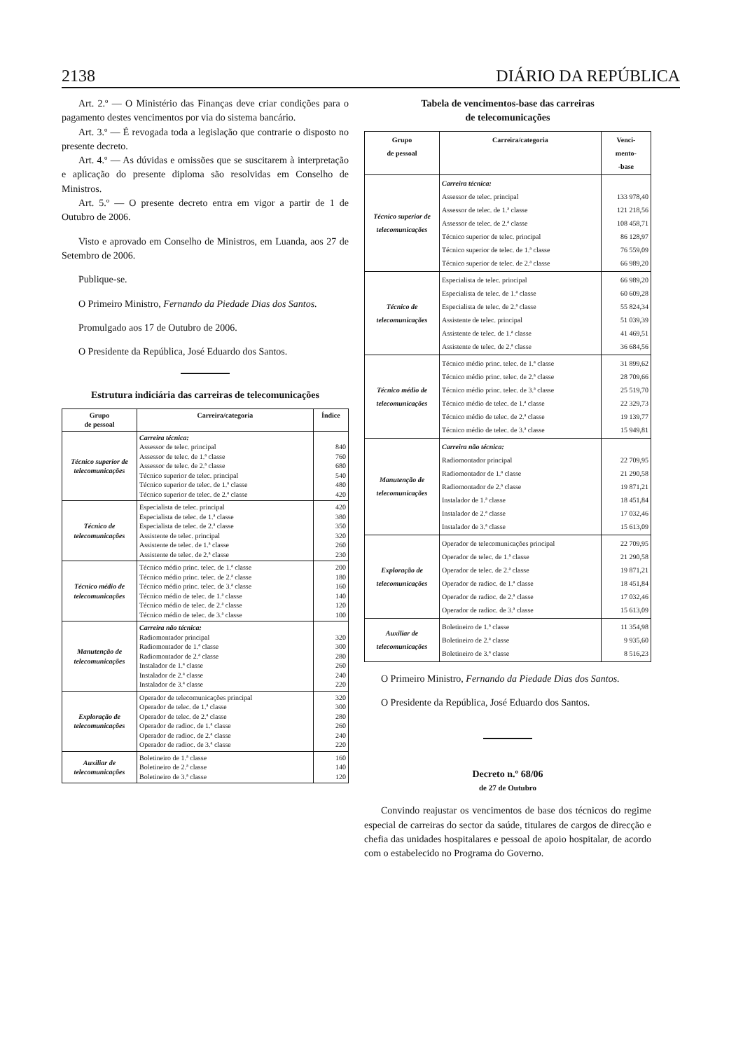2138 DIÁRIO DA REPÚBLICA
Art. 2.º — O Ministério das Finanças deve criar condições para o pagamento destes vencimentos por via do sistema bancário.
Art. 3.º — É revogada toda a legislação que contrarie o disposto no presente decreto.
Art. 4.º — As dúvidas e omissões que se suscitarem à interpretação e aplicação do presente diploma são resolvidas em Conselho de Ministros.
Art. 5.º — O presente decreto entra em vigor a partir de 1 de Outubro de 2006.
Visto e aprovado em Conselho de Ministros, em Luanda, aos 27 de Setembro de 2006.
Publique-se.
O Primeiro Ministro, Fernando da Piedade Dias dos Santos.
Promulgado aos 17 de Outubro de 2006.
O Presidente da República, José Eduardo dos Santos.
Estrutura indiciária das carreiras de telecomunicações
| Grupo de pessoal | Carreira/categoria | Índice |
| --- | --- | --- |
| Técnico superior de telecomunicações | Carreira técnica: Assessor de telec. principal Assessor de telec. de 1.ª classe Assessor de telec. de 2.ª classe Técnico superior de telec. principal Técnico superior de telec. de 1.ª classe Técnico superior de telec. de 2.ª classe | 840 760 680 540 480 420 |
| Técnico de telecomunicações | Especialista de telec. principal Especialista de telec. de 1.ª classe Especialista de telec. de 2.ª classe Assistente de telec. principal Assistente de telec. de 1.ª classe Assistente de telec. de 2.ª classe | 420 380 350 320 260 230 |
| Técnico médio de telecomunicações | Técnico médio princ. telec. de 1.ª classe Técnico médio princ. telec. de 2.ª classe Técnico médio princ. telec. de 3.ª classe Técnico médio de telec. de 1.ª classe Técnico médio de telec. de 2.ª classe Técnico médio de telec. de 3.ª classe | 200 180 160 140 120 100 |
| Manutenção de telecomunicações | Carreira não técnica: Radiomontador principal Radiomontador de 1.ª classe Radiomontador de 2.ª classe Instalador de 1.ª classe Instalador de 2.ª classe Instalador de 3.ª classe | 320 300 280 260 240 220 |
| Exploração de telecomunicações | Operador de telecomunicações principal Operador de telec. de 1.ª classe Operador de telec. de 2.ª classe Operador de radioc. de 1.ª classe Operador de radioc. de 2.ª classe Operador de radioc. de 3.ª classe | 320 300 280 260 240 220 |
| Auxiliar de telecomunicações | Boletineiro de 1.ª classe Boletineiro de 2.ª classe Boletineiro de 3.ª classe | 160 140 120 |
Tabela de vencimentos-base das carreiras
de telecomunicações
| Grupo de pessoal | Carreira/categoria | Venci- mento- -base |
| --- | --- | --- |
| Técnico superior de telecomunicações | Carreira técnica: Assessor de telec. principal Assessor de telec. de 1.ª classe Assessor de telec. de 2.ª classe Técnico superior de telec. principal Técnico superior de telec. de 1.ª classe Técnico superior de telec. de 2.ª classe | 133 978,40 121 218,56 108 458,71 86 128,97 76 559,09 66 989,20 |
| Técnico de telecomunicações | Especialista de telec. principal Especialista de telec. de 1.ª classe Especialista de telec. de 2.ª classe Assistente de telec. principal Assistente de telec. de 1.ª classe Assistente de telec. de 2.ª classe | 66 989,20 60 609,28 55 824,34 51 039,39 41 469,51 36 684,56 |
| Técnico médio de telecomunicações | Técnico médio princ. telec. de 1.ª classe Técnico médio princ. telec. de 2.ª classe Técnico médio princ. telec. de 3.ª classe Técnico médio de telec. de 1.ª classe Técnico médio de telec. de 2.ª classe Técnico médio de telec. de 3.ª classe | 31 899,62 28 709,66 25 519,70 22 329,73 19 139,77 15 949,81 |
| Manutenção de telecomunicações | Carreira não técnica: Radiomontador principal Radiomontador de 1.ª classe Radiomontador de 2.ª classe Instalador de 1.ª classe Instalador de 2.ª classe Instalador de 3.ª classe | 22 709,95 21 290,58 19 871,21 18 451,84 17 032,46 15 613,09 |
| Exploração de telecomunicações | Operador de telecomunicações principal Operador de telec. de 1.ª classe Operador de telec. de 2.ª classe Operador de radioc. de 1.ª classe Operador de radioc. de 2.ª classe Operador de radioc. de 3.ª classe | 22 709,95 21 290,58 19 871,21 18 451,84 17 032,46 15 613,09 |
| Auxiliar de telecomunicações | Boletineiro de 1.ª classe Boletineiro de 2.ª classe Boletineiro de 3.ª classe | 11 354,98 9 935,60 8 516,23 |
O Primeiro Ministro, Fernando da Piedade Dias dos Santos.
O Presidente da República, José Eduardo dos Santos.
Decreto n.º 68/06
de 27 de Outubro
Convindo reajustar os vencimentos de base dos técnicos do regime especial de carreiras do sector da saúde, titulares de cargos de direcção e chefia das unidades hospitalares e pessoal de apoio hospitalar, de acordo com o estabelecido no Programa do Governo.